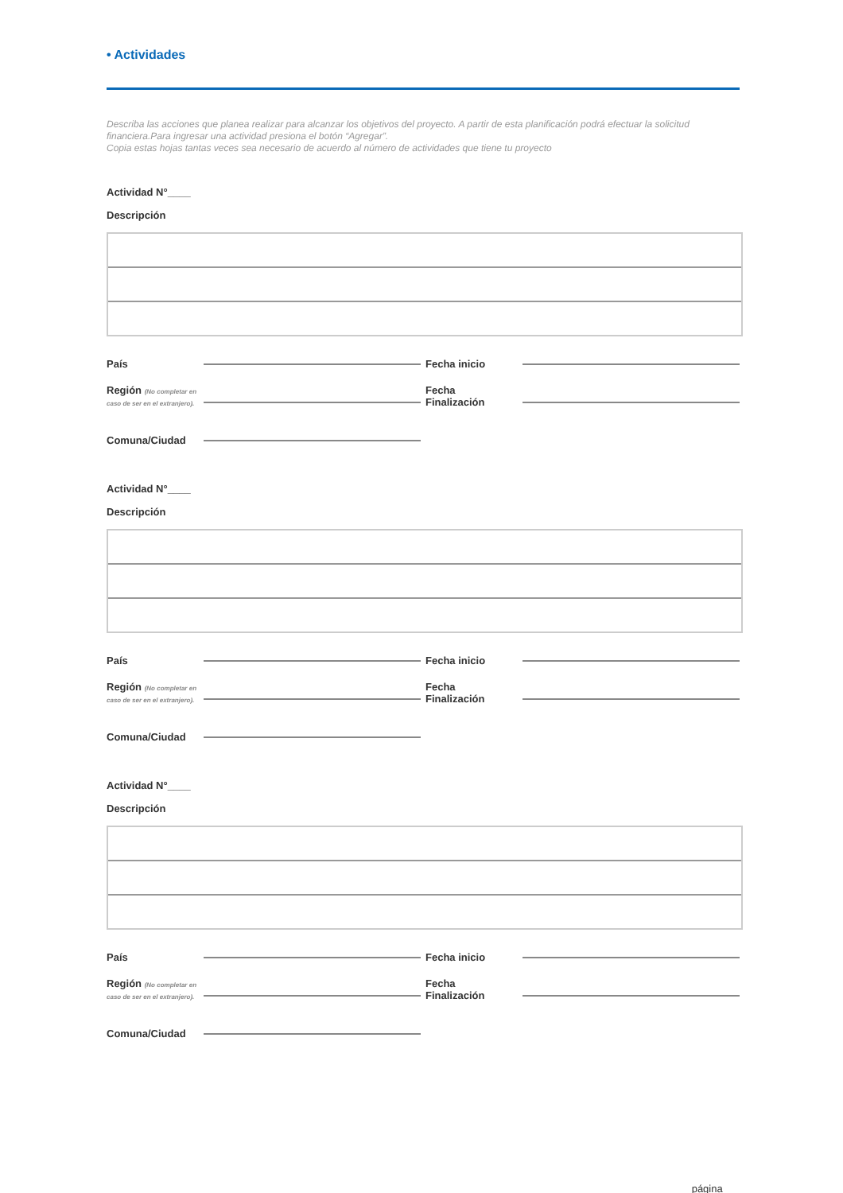• Actividades
Describa las acciones que planea realizar para alcanzar los objetivos del proyecto. A partir de esta planificación podrá efectuar la solicitud financiera.Para ingresar una actividad presiona el botón “Agregar”.
Copia estas hojas tantas veces sea necesario de acuerdo al número de actividades que tiene tu proyecto
Actividad N°____
Descripción
País Fecha inicio
Región (No completar en caso de ser en el extranjero). Fecha
Finalización
Comuna/Ciudad
Actividad N°____
Descripción
País Fecha inicio
Región (No completar en caso de ser en el extranjero). Fecha
Finalización
Comuna/Ciudad
Actividad N°____
Descripción
País Fecha inicio
Región (No completar en caso de ser en el extranjero). Fecha
Finalización
Comuna/Ciudad
página ___